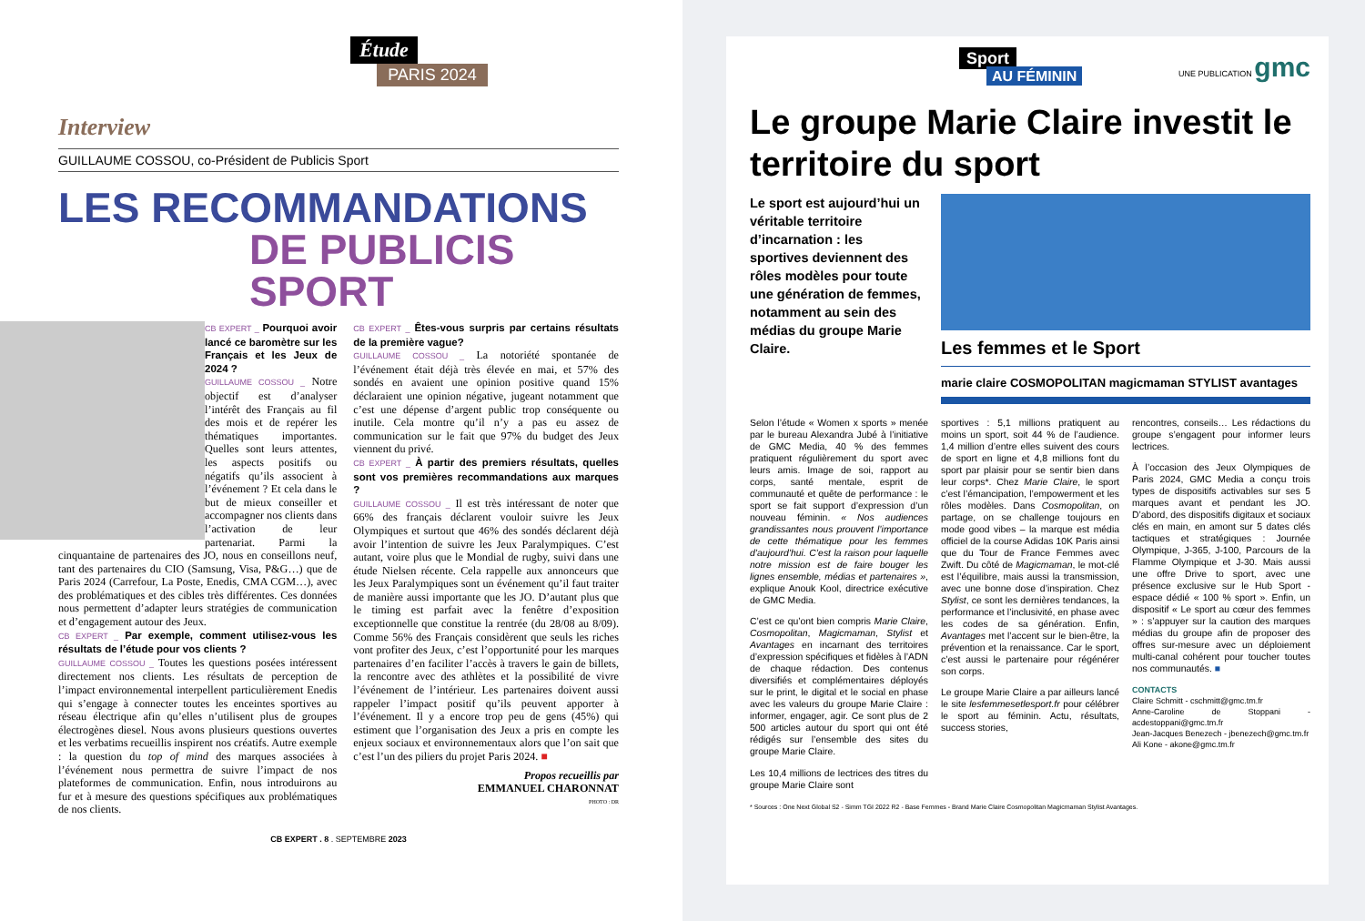Étude
PARIS 2024
Interview
GUILLAUME COSSOU, co-Président de Publicis Sport
LES RECOMMANDATIONS
DE PUBLICIS SPORT
CB EXPERT _ Pourquoi avoir lancé ce baromètre sur les Français et les Jeux de 2024 ?
GUILLAUME COSSOU _ Notre objectif est d’analyser l’intérêt des Français au fil des mois et de repérer les thématiques importantes. Quelles sont leurs attentes, les aspects positifs ou négatifs qu’ils associent à l’événement ? Et cela dans le but de mieux conseiller et accompagner nos clients dans l’activation de leur partenariat. Parmi la cinquantaine de partenaires des JO, nous en conseillons neuf, tant des partenaires du CIO (Samsung, Visa, P&G…) que de Paris 2024 (Carrefour, La Poste, Enedis, CMA CGM…), avec des problématiques et des cibles très différentes. Ces données nous permettent d’adapter leurs stratégies de communication et d’engagement autour des Jeux.
CB EXPERT _ Par exemple, comment utilisez-vous les résultats de l’étude pour vos clients ?
GUILLAUME COSSOU _ Toutes les questions posées intéressent directement nos clients. Les résultats de perception de l’impact environnemental interpellent particulièrement Enedis qui s’engage à connecter toutes les enceintes sportives au réseau électrique afin qu’elles n’utilisent plus de groupes électrogènes diesel. Nous avons plusieurs questions ouvertes et les verbatims recueillis inspirent nos créatifs. Autre exemple : la question du top of mind des marques associées à l’événement nous permettra de suivre l’impact de nos plateformes de communication. Enfin, nous introduirons au fur et à mesure des questions spécifiques aux problématiques de nos clients.
CB EXPERT _ Êtes-vous surpris par certains résultats de la première vague?
GUILLAUME COSSOU _ La notoriété spontanée de l’événement était déjà très élevée en mai, et 57% des sondés en avaient une opinion positive quand 15% déclaraient une opinion négative, jugeant notamment que c’est une dépense d’argent public trop conséquente ou inutile. Cela montre qu’il n’y a pas eu assez de communication sur le fait que 97% du budget des Jeux viennent du privé.
CB EXPERT _ À partir des premiers résultats, quelles sont vos premières recommandations aux marques ?
GUILLAUME COSSOU _ Il est très intéressant de noter que 66% des français déclarent vouloir suivre les Jeux Olympiques et surtout que 46% des sondés déclarent déjà avoir l’intention de suivre les Jeux Paralympiques. C’est autant, voire plus que le Mondial de rugby, suivi dans une étude Nielsen récente. Cela rappelle aux annonceurs que les Jeux Paralympiques sont un événement qu’il faut traiter de manière aussi importante que les JO. D’autant plus que le timing est parfait avec la fenêtre d’exposition exceptionnelle que constitue la rentrée (du 28/08 au 8/09). Comme 56% des Français considèrent que seuls les riches vont profiter des Jeux, c’est l’opportunité pour les marques partenaires d’en faciliter l’accès à travers le gain de billets, la rencontre avec des athlètes et la possibilité de vivre l’événement de l’intérieur. Les partenaires doivent aussi rappeler l’impact positif qu’ils peuvent apporter à l’événement. Il y a encore trop peu de gens (45%) qui estiment que l’organisation des Jeux a pris en compte les enjeux sociaux et environnementaux alors que l’on sait que c’est l’un des piliers du projet Paris 2024. ■
Propos recueillis par
EMMANUEL CHARONNAT
PHOTO : DR
CB EXPERT . 8 . SEPTEMBRE 2023
Sport
AU FÉMININ
UNE PUBLICATION gmc
Le groupe Marie Claire investit le territoire du sport
Le sport est aujourd’hui un véritable territoire d’incarnation : les sportives deviennent des rôles modèles pour toute une génération de femmes, notamment au sein des médias du groupe Marie Claire.
Les femmes et le Sport
marie claire COSMOPOLITAN magicmaman STYLIST avantages
Selon l’étude « Women x sports » menée par le bureau Alexandra Jubé à l’initiative de GMC Media, 40 % des femmes pratiquent régulièrement du sport avec leurs amis. Image de soi, rapport au corps, santé mentale, esprit de communauté et quête de performance : le sport se fait support d’expression d’un nouveau féminin. « Nos audiences grandissantes nous prouvent l’importance de cette thématique pour les femmes d’aujourd’hui. C’est la raison pour laquelle notre mission est de faire bouger les lignes ensemble, médias et partenaires », explique Anouk Kool, directrice exécutive de GMC Media.
C’est ce qu’ont bien compris Marie Claire, Cosmopolitan, Magicmaman, Stylist et Avantages en incarnant des territoires d’expression spécifiques et fidèles à l’ADN de chaque rédaction. Des contenus diversifiés et complémentaires déployés sur le print, le digital et le social en phase avec les valeurs du groupe Marie Claire : informer, engager, agir. Ce sont plus de 2 500 articles autour du sport qui ont été rédigés sur l’ensemble des sites du groupe Marie Claire.
Les 10,4 millions de lectrices des titres du groupe Marie Claire sont
sportives : 5,1 millions pratiquent au moins un sport, soit 44 % de l’audience. 1,4 million d’entre elles suivent des cours de sport en ligne et 4,8 millions font du sport par plaisir pour se sentir bien dans leur corps*. Chez Marie Claire, le sport c’est l’émancipation, l’empowerment et les rôles modèles. Dans Cosmopolitan, on partage, on se challenge toujours en mode good vibes – la marque est média officiel de la course Adidas 10K Paris ainsi que du Tour de France Femmes avec Zwift. Du côté de Magicmaman, le mot-clé est l’équilibre, mais aussi la transmission, avec une bonne dose d’inspiration. Chez Stylist, ce sont les dernières tendances, la performance et l’inclusivité, en phase avec les codes de sa génération. Enfin, Avantages met l’accent sur le bien-être, la prévention et la renaissance. Car le sport, c’est aussi le partenaire pour régénérer son corps.
Le groupe Marie Claire a par ailleurs lancé le site lesfemmesetlesport.fr pour célébrer le sport au féminin. Actu, résultats, success stories,
rencontres, conseils… Les rédactions du groupe s’engagent pour informer leurs lectrices.
À l’occasion des Jeux Olympiques de Paris 2024, GMC Media a conçu trois types de dispositifs activables sur ses 5 marques avant et pendant les JO. D’abord, des dispositifs digitaux et sociaux clés en main, en amont sur 5 dates clés tactiques et stratégiques : Journée Olympique, J-365, J-100, Parcours de la Flamme Olympique et J-30. Mais aussi une offre Drive to sport, avec une présence exclusive sur le Hub Sport - espace dédié « 100 % sport ». Enfin, un dispositif « Le sport au cœur des femmes » : s’appuyer sur la caution des marques médias du groupe afin de proposer des offres sur-mesure avec un déploiement multi-canal cohérent pour toucher toutes nos communautés. ■
CONTACTS
Claire Schmitt - cschmitt@gmc.tm.fr
Anne-Caroline de Stoppani - acdestoppani@gmc.tm.fr
Jean-Jacques Benezech - jbenezech@gmc.tm.fr
Ali Kone - akone@gmc.tm.fr
* Sources : One Next Global S2 - Simm TGI 2022 R2 - Base Femmes - Brand Marie Claire Cosmopolitan Magicmaman Stylist Avantages.